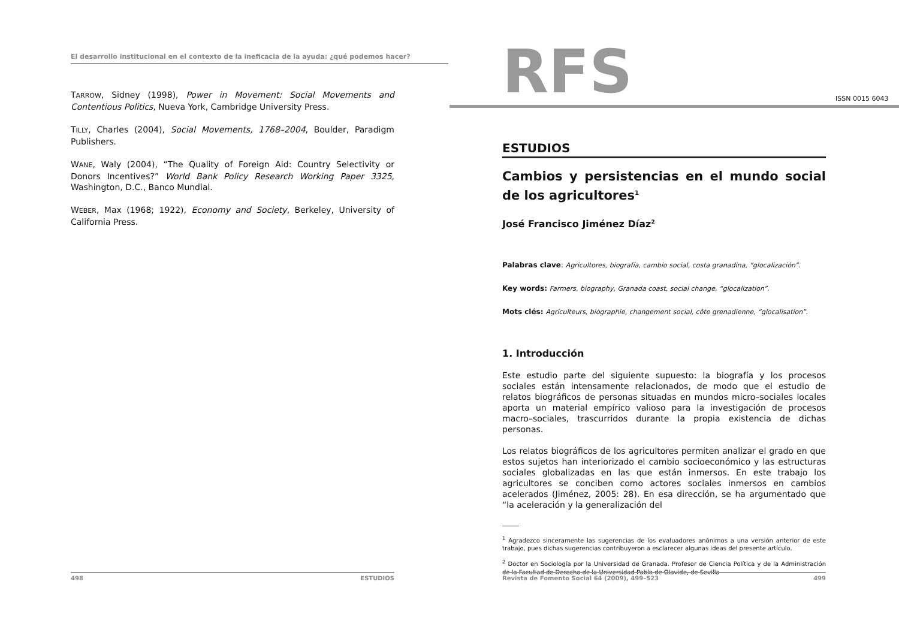El desarrollo institucional en el contexto de la ineficacia de la ayuda: ¿qué podemos hacer?
TARROW, Sidney (1998), Power in Movement: Social Movements and Contentious Politics, Nueva York, Cambridge University Press.
TILLY, Charles (2004), Social Movements, 1768–2004, Boulder, Paradigm Publishers.
WANE, Waly (2004), “The Quality of Foreign Aid: Country Selectivity or Donors Incentives?” World Bank Policy Research Working Paper 3325, Washington, D.C., Banco Mundial.
WEBER, Max (1968; 1922), Economy and Society, Berkeley, University of California Press.
498 ESTUDIOS
RFS
ISSN 0015 6043
ESTUDIOS
Cambios y persistencias en el mundo social de los agricultores<sup>1</sup>
José Francisco Jiménez Díaz<sup>2</sup>
Palabras clave: Agricultores, biografía, cambio social, costa granadina, “glocalización”.
Key words: Farmers, biography, Granada coast, social change, “glocalization”.
Mots clés: Agriculteurs, biographie, changement social, côte grenadienne, “glocalisation”.
1. Introducción
Este estudio parte del siguiente supuesto: la biografía y los procesos sociales están intensamente relacionados, de modo que el estudio de relatos biográficos de personas situadas en mundos micro–sociales locales aporta un material empírico valioso para la investigación de procesos macro–sociales, trascurridos durante la propia existencia de dichas personas.
Los relatos biográficos de los agricultores permiten analizar el grado en que estos sujetos han interiorizado el cambio socioeconómico y las estructuras sociales globalizadas en las que están inmersos. En este trabajo los agricultores se conciben como actores sociales inmersos en cambios acelerados (Jiménez, 2005: 28). En esa dirección, se ha argumentado que “la aceleración y la generalización del
<sup>1</sup> Agradezco sinceramente las sugerencias de los evaluadores anónimos a una versión anterior de este trabajo, pues dichas sugerencias contribuyeron a esclarecer algunas ideas del presente artículo.
<sup>2</sup> Doctor en Sociología por la Universidad de Granada. Profesor de Ciencia Política y de la Administración de la Facultad de Derecho de la Universidad Pablo de Olavide, de Sevilla
Revista de Fomento Social 64 (2009), 499–523 499